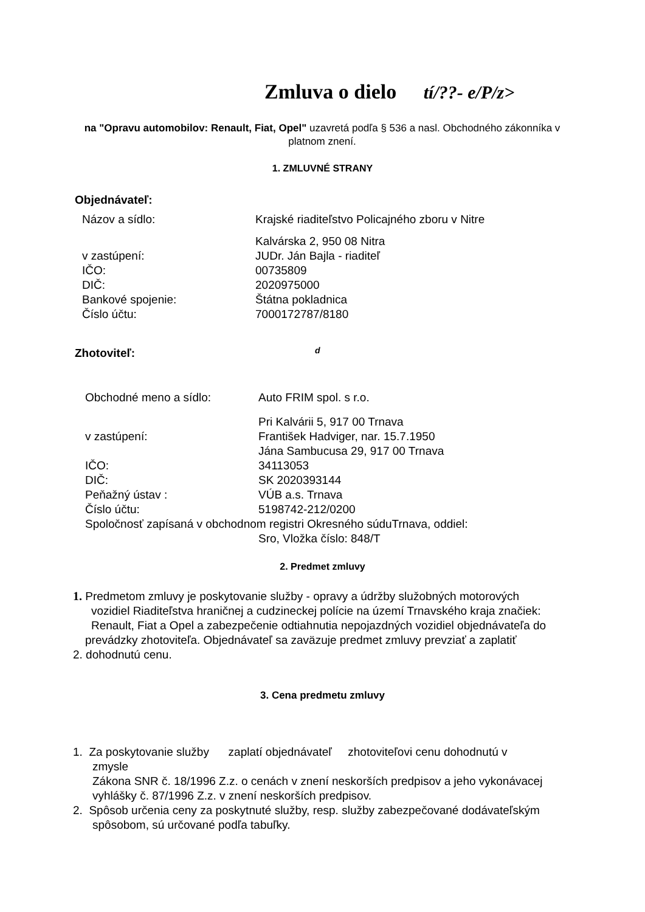Zmluva o dielo tí/??- e/P/z>
na "Opravu automobilov: Renault, Fiat, Opel" uzavretá podľa § 536 a nasl. Obchodného zákonníka v platnom znení.
1. ZMLUVNÉ STRANY
Objednávateľ:
| Názov a sídlo: | Krajské riaditeľstvo Policajného zboru v Nitre |
| | Kalvárska 2, 950 08 Nitra |
| v zastúpení: | JUDr. Ján Bajla - riaditeľ |
| IČO: | 00735809 |
| DIČ: | 2020975000 |
| Bankové spojenie: | Štátna pokladnica |
| Číslo účtu: | 7000172787/8180 |
Zhotoviteľ: d
| Obchodné meno a sídlo: | Auto FRIM spol. s r.o. |
| | Pri Kalvárii 5, 917 00 Trnava |
| v zastúpení: | František Hadviger, nar. 15.7.1950 |
| | Jána Sambucusa 29, 917 00 Trnava |
| IČO: | 34113053 |
| DIČ: | SK 2020393144 |
| Peňažný ústav : | VÚB a.s. Trnava |
| Číslo účtu: | 5198742-212/0200 |
| Spoločnosť zapísaná v obchodnom registri Okresného súduTrnava, oddiel: | |
| | Sro, Vložka číslo: 848/T |
2. Predmet zmluvy
1. Predmetom zmluvy je poskytovanie služby - opravy a údržby služobných motorových
vozidiel Riaditeľstva hraničnej a cudzineckej polície na území Trnavského kraja značiek: Renault, Fiat a Opel a zabezpečenie odtiahnutia nepojazdných vozidiel objednávateľa do
prevádzky zhotoviteľa. Objednávateľ sa zaväzuje predmet zmluvy prevziať a zaplatiť
2. dohodnutú cenu.
3. Cena predmetu zmluvy
1. Za poskytovanie služby zaplatí objednávateľ zhotoviteľovi cenu dohodnutú v
zmysle
Zákona SNR č. 18/1996 Z.z. o cenách v znení neskorších predpisov a jeho vykonávacej vyhlášky č. 87/1996 Z.z. v znení neskorších predpisov.
2. Spôsob určenia ceny za poskytnuté služby, resp. služby zabezpečované dodávateľským
spôsobom, sú určované podľa tabuľky.